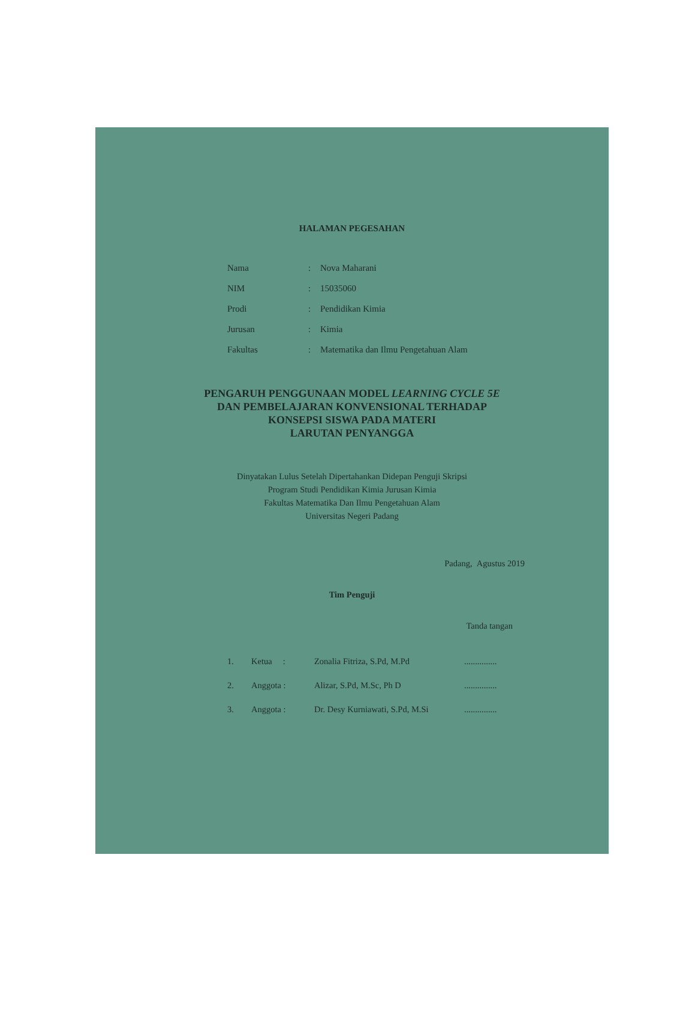HALAMAN PEGESAHAN
| Nama | : | Nova Maharani |
| NIM | : | 15035060 |
| Prodi | : | Pendidikan Kimia |
| Jurusan | : | Kimia |
| Fakultas | : | Matematika dan Ilmu Pengetahuan Alam |
PENGARUH PENGGUNAAN MODEL LEARNING CYCLE 5E
DAN PEMBELAJARAN KONVENSIONAL TERHADAP
KONSEPSI SISWA PADA MATERI
LARUTAN PENYANGGA
Dinyatakan Lulus Setelah Dipertahankan Didepan Penguji Skripsi
Program Studi Pendidikan Kimia Jurusan Kimia
Fakultas Matematika Dan Ilmu Pengetahuan Alam
Universitas Negeri Padang
Padang, Agustus 2019
Tim Penguji
Tanda tangan
| 1. | Ketua : | Zonalia Fitriza, S.Pd, M.Pd | ............... |
| 2. | Anggota : | Alizar, S.Pd, M.Sc, Ph D | ............... |
| 3. | Anggota : | Dr. Desy Kurniawati, S.Pd, M.Si | ............... |